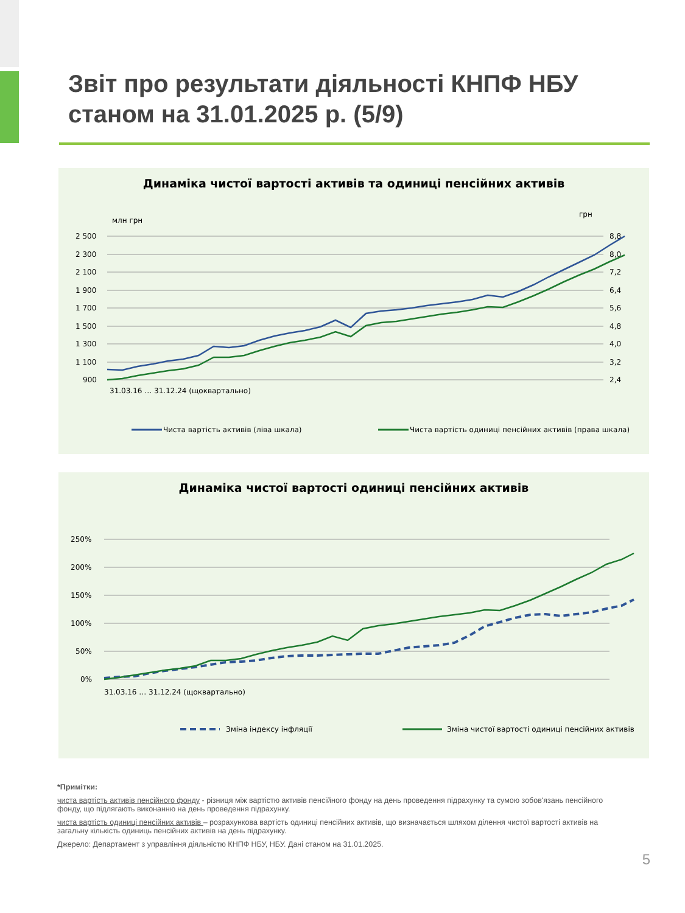Звіт про результати діяльності КНПФ НБУ
станом на 31.01.2025 р. (5/9)
Динаміка чистої вартості активів та одиниці пенсійних активів
млн грн
грн
2 500
2 300
2 100
1 900
1 700
1 500
1 300
1 100
900
8,8
8,0
7,2
6,4
5,6
4,8
4,0
3,2
2,4
Чиста вартість активів (ліва шкала)
Чиста вартість одиниці пенсійних активів (права шкала)
31.03.16 … 31.12.24 (щоквартально)
Динаміка чистої вартості одиниці пенсійних активів
250%
200%
150%
100%
50%
0%
31.03.16 … 31.12.24 (щоквартально)
Зміна індексу інфляції
Зміна чистої вартості одиниці пенсійних активів
*Примітки:
чиста вартість активів пенсійного фонду - різниця між вартістю активів пенсійного фонду на день проведення підрахунку та сумою зобов'язань пенсійного фонду, що підлягають виконанню на день проведення підрахунку.
чиста вартість одиниці пенсійних активів – розрахункова вартість одиниці пенсійних активів, що визначається шляхом ділення чистої вартості активів на загальну кількість одиниць пенсійних активів на день підрахунку.
Джерело: Департамент з управління діяльністю КНПФ НБУ, НБУ. Дані станом на 31.01.2025.
5